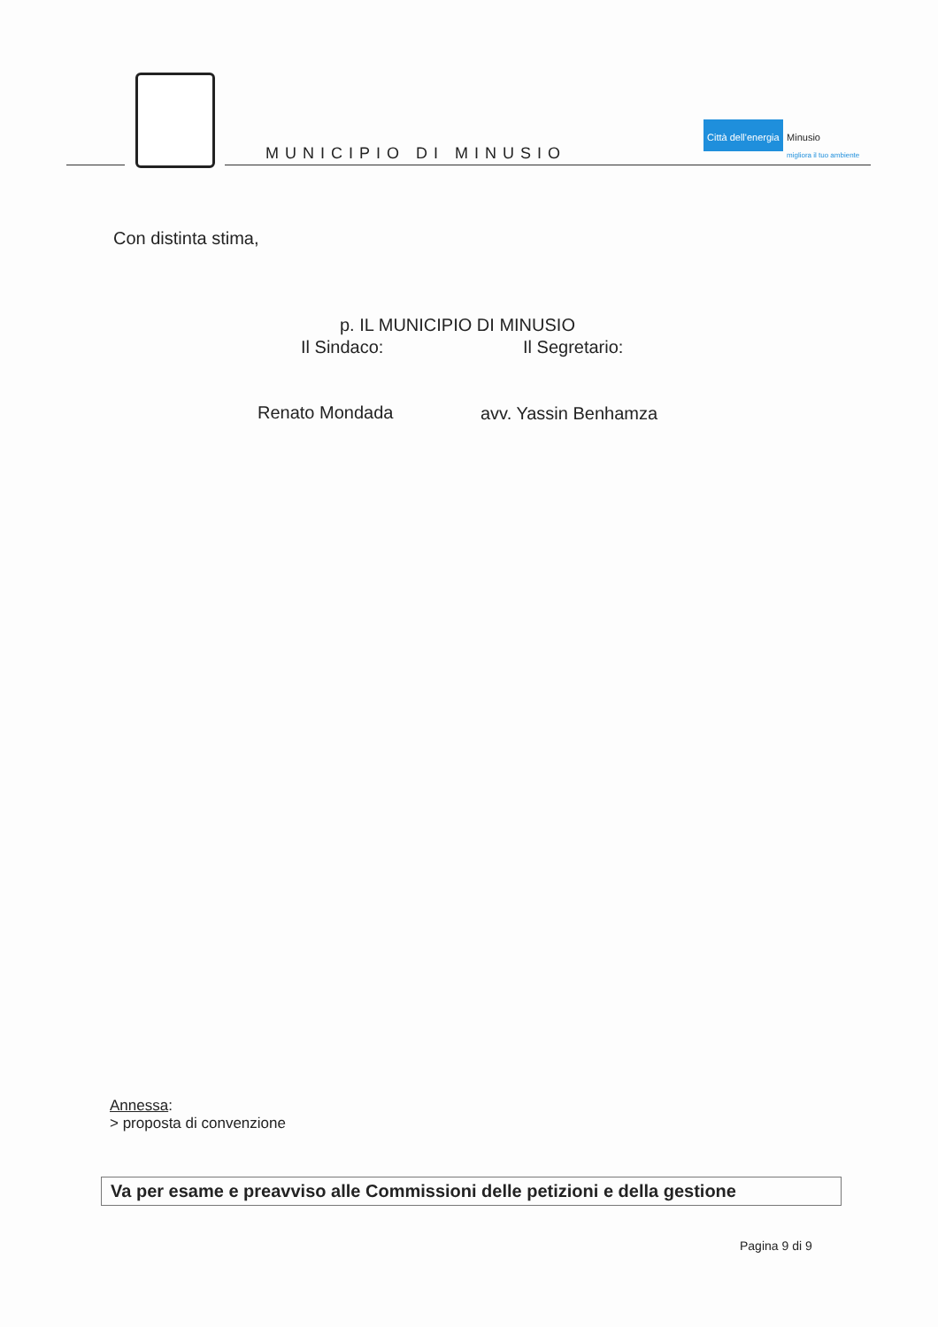MUNICIPIO DI MINUSIO
Città dell'energia Minusio
migliora il tuo ambiente
Con distinta stima,
p. IL MUNICIPIO DI MINUSIO
Il Sindaco: Il Segretario:
Renato Mondada avv. Yassin Benhamza
Annessa:
> proposta di convenzione
Va per esame e preavviso alle Commissioni delle petizioni e della gestione
Pagina 9 di 9